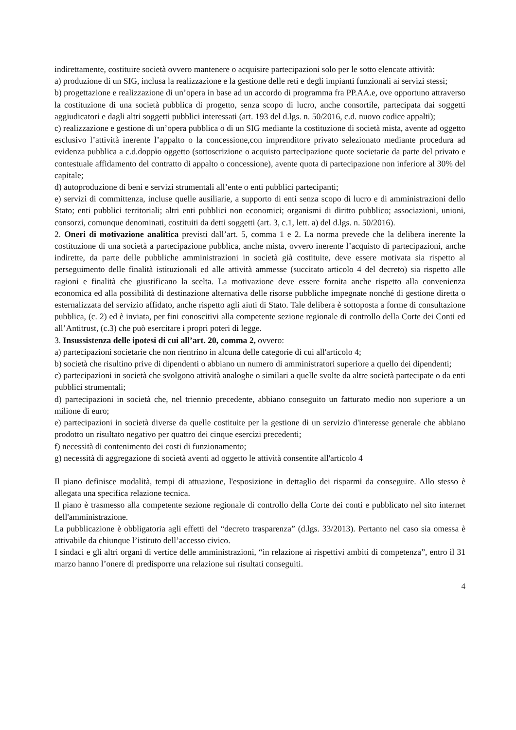indirettamente, costituire società ovvero mantenere o acquisire partecipazioni solo per le sotto elencate attività:
a) produzione di un SIG, inclusa la realizzazione e la gestione delle reti e degli impianti funzionali ai servizi stessi;
b) progettazione e realizzazione di un’opera in base ad un accordo di programma fra PP.AA.e, ove opportuno attraverso la costituzione di una società pubblica di progetto, senza scopo di lucro, anche consortile, partecipata dai soggetti aggiudicatori e dagli altri soggetti pubblici interessati (art. 193 del d.lgs. n. 50/2016, c.d. nuovo codice appalti);
c) realizzazione e gestione di un’opera pubblica o di un SIG mediante la costituzione di società mista, avente ad oggetto esclusivo l’attività inerente l’appalto o la concessione,con imprenditore privato selezionato mediante procedura ad evidenza pubblica a c.d.doppio oggetto (sottoscrizione o acquisto partecipazione quote societarie da parte del privato e contestuale affidamento del contratto di appalto o concessione), avente quota di partecipazione non inferiore al 30% del capitale;
d) autoproduzione di beni e servizi strumentali all’ente o enti pubblici partecipanti;
e) servizi di committenza, incluse quelle ausiliarie, a supporto di enti senza scopo di lucro e di amministrazioni dello Stato; enti pubblici territoriali; altri enti pubblici non economici; organismi di diritto pubblico; associazioni, unioni, consorzi, comunque denominati, costituiti da detti soggetti (art. 3, c.1, lett. a) del d.lgs. n. 50/2016).
2. Oneri di motivazione analitica previsti dall’art. 5, comma 1 e 2. La norma prevede che la delibera inerente la costituzione di una società a partecipazione pubblica, anche mista, ovvero inerente l’acquisto di partecipazioni, anche indirette, da parte delle pubbliche amministrazioni in società già costituite, deve essere motivata sia rispetto al perseguimento delle finalità istituzionali ed alle attività ammesse (succitato articolo 4 del decreto) sia rispetto alle ragioni e finalità che giustificano la scelta. La motivazione deve essere fornita anche rispetto alla convenienza economica ed alla possibilità di destinazione alternativa delle risorse pubbliche impegnate nonché di gestione diretta o esternalizzata del servizio affidato, anche rispetto agli aiuti di Stato. Tale delibera è sottoposta a forme di consultazione pubblica, (c. 2) ed è inviata, per fini conoscitivi alla competente sezione regionale di controllo della Corte dei Conti ed all’Antitrust, (c.3) che può esercitare i propri poteri di legge.
3. Insussistenza delle ipotesi di cui all’art. 20, comma 2, ovvero:
a) partecipazioni societarie che non rientrino in alcuna delle categorie di cui all'articolo 4;
b) società che risultino prive di dipendenti o abbiano un numero di amministratori superiore a quello dei dipendenti;
c) partecipazioni in società che svolgono attività analoghe o similari a quelle svolte da altre società partecipate o da enti pubblici strumentali;
d) partecipazioni in società che, nel triennio precedente, abbiano conseguito un fatturato medio non superiore a un milione di euro;
e) partecipazioni in società diverse da quelle costituite per la gestione di un servizio d'interesse generale che abbiano prodotto un risultato negativo per quattro dei cinque esercizi precedenti;
f) necessità di contenimento dei costi di funzionamento;
g) necessità di aggregazione di società aventi ad oggetto le attività consentite all'articolo 4
Il piano definisce modalità, tempi di attuazione, l'esposizione in dettaglio dei risparmi da conseguire. Allo stesso è allegata una specifica relazione tecnica.
Il piano è trasmesso alla competente sezione regionale di controllo della Corte dei conti e pubblicato nel sito internet dell'amministrazione.
La pubblicazione è obbligatoria agli effetti del “decreto trasparenza” (d.lgs. 33/2013). Pertanto nel caso sia omessa è attivabile da chiunque l’istituto dell’accesso civico.
I sindaci e gli altri organi di vertice delle amministrazioni, “in relazione ai rispettivi ambiti di competenza”, entro il 31 marzo hanno l’onere di predisporre una relazione sui risultati conseguiti.
4